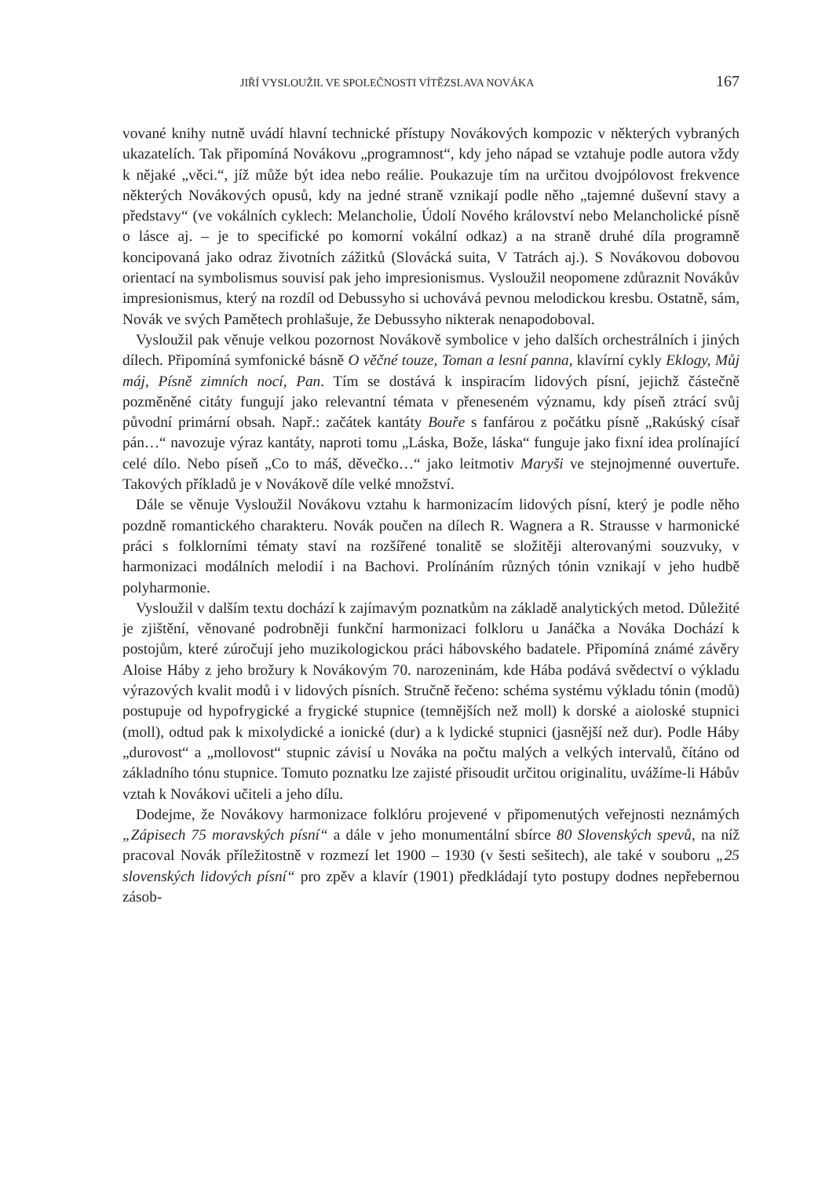JIŘÍ VYSLOUŽIL VE SPOLEČNOSTI VÍTĚZSLAVA NOVÁKA 167
vované knihy nutně uvádí hlavní technické přístupy Novákových kompozic v některých vybraných ukazatelích. Tak připomíná Novákovu „programnost“, kdy jeho nápad se vztahuje podle autora vždy k nějaké „věci.“, jíž může být idea nebo reálie. Poukazuje tím na určitou dvojpólovost frekvence některých Novákových opusů, kdy na jedné straně vznikají podle něho „tajemné duševní stavy a představy“ (ve vokálních cyklech: Melancholie, Údolí Nového království nebo Melancholické písně o lásce aj. – je to specifické po komorní vokální odkaz) a na straně druhé díla programně koncipovaná jako odraz životních zážitků (Slovácká suita, V Tatrách aj.). S Novákovou dobovou orientací na symbolismus souvisí pak jeho impresionismus. Vysloužil neopomene zdůraznit Novákův impresionismus, který na rozdíl od Debussyho si uchovává pevnou melodickou kresbu. Ostatně, sám, Novák ve svých Pamětech prohlašuje, že Debussyho nikterak nenapodoboval.
Vysloužil pak věnuje velkou pozornost Novákově symbolice v jeho dalších orchestrálních i jiných dílech. Připomíná symfonické básně O věčné touze, Toman a lesní panna, klavírní cykly Eklogy, Můj máj, Písně zimních nocí, Pan. Tím se dostává k inspiracím lidových písní, jejichž částečně pozměněné citáty fungují jako relevantní témata v přeneseném významu, kdy píseň ztrácí svůj původní primární obsah. Např.: začátek kantáty Bouře s fanfárou z počátku písně „Rakúský císař pán…“ navozuje výraz kantáty, naproti tomu „Láska, Bože, láska“ funguje jako fixní idea prolínající celé dílo. Nebo píseň „Co to máš, děvečko…“ jako leitmotiv Maryši ve stejnojmenné ouvertuře. Takových příkladů je v Novákově díle velké množství.
Dále se věnuje Vysloužil Novákovu vztahu k harmonizacím lidových písní, který je podle něho pozdně romantického charakteru. Novák poučen na dílech R. Wagnera a R. Strausse v harmonické práci s folklorními tématy staví na rozšířené tonalitě se složitěji alterovanými souzvuky, v harmonizaci modálních melodií i na Bachovi. Prolínáním různých tónin vznikají v jeho hudbě polyharmonie.
Vysloužil v dalším textu dochází k zajímavým poznatkům na základě analytických metod. Důležité je zjištění, věnované podrobněji funkční harmonizaci folkloru u Janáčka a Nováka Dochází k postojům, které zúročují jeho muzikologickou práci hábovského badatele. Připomíná známé závěry Aloise Háby z jeho brožury k Novákovým 70. narozeninám, kde Hába podává svědectví o výkladu výrazových kvalit modů i v lidových písních. Stručně řečeno: schéma systému výkladu tónin (modů) postupuje od hypofrygické a frygické stupnice (temnějších než moll) k dorské a aioloské stupnici (moll), odtud pak k mixolydické a ionické (dur) a k lydické stupnici (jasnější než dur). Podle Háby „durovost“ a „mollovost“ stupnic závisí u Nováka na počtu malých a velkých intervalů, čítáno od základního tónu stupnice. Tomuto poznatku lze zajisté přisoudit určitou originalitu, uvážíme-li Hábův vztah k Novákovi učiteli a jeho dílu.
Dodejme, že Novákovy harmonizace folklóru projevené v připomenutých veřejnosti neznámých „Zápisech 75 moravských písní“ a dále v jeho monumentální sbírce 80 Slovenských spevů, na níž pracoval Novák příležitostně v rozmezí let 1900 – 1930 (v šesti sešitech), ale také v souboru „25 slovenských lidových písní“ pro zpěv a klavír (1901) předkládají tyto postupy dodnes nepřebernou zásob-